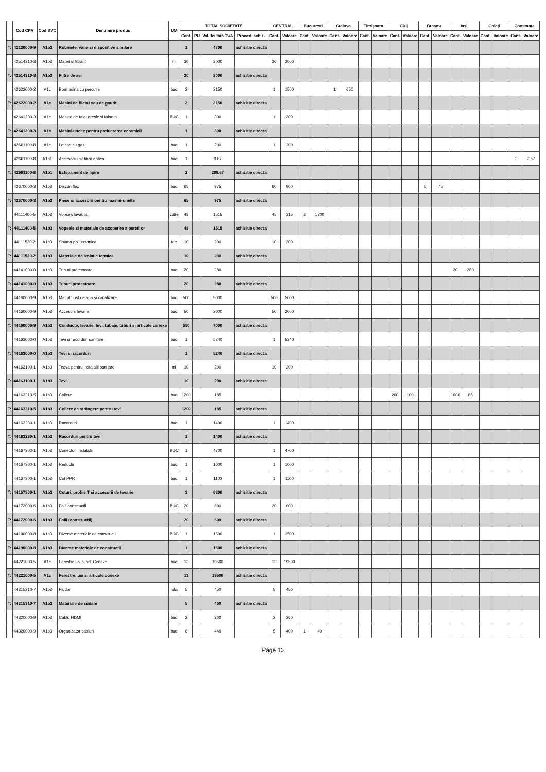| | Cod CPV | Cod BVC | Denumire produs | UM | TOTAL SOCIETATE | | | | CENTRAL | | București | | Craiova | | Timișoara | | Cluj | | Brașov | | Iași | | Galați | | Constanța | |
| --- | --- | --- | --- | --- | --- | --- | --- | --- | --- | --- | --- | --- | --- | --- | --- | --- | --- | --- | --- | --- | --- | --- | --- | --- | --- | --- |
| | | | | | Cant. | PU | Val. lei fără TVA | Proced. achiz. | Cant. | Valoare | Cant. | Valoare | Cant. | Valoare | Cant. | Valoare | Cant. | Valoare | Cant. | Valoare | Cant. | Valoare | Cant. | Valoare | Cant. | Valoare |
| T: | 42130000-9 | A1b3 | Robinete, vane si dispozitive similare | | 1 | | 4700 | achizitie directa | | | | | | | | | | | | | | | | | | |
| | 42514310-8 | A1b3 | Material filtrant | m | 30 | | 3000 | | 30 | 3000 | | | | | | | | | | | | | | | | |
| T: | 42514310-8 | A1b3 | Filtre de aer | | 30 | | 3000 | achizitie directa | | | | | | | | | | | | | | | | | | |
| | 42622000-2 | A1c | Bormasina cu percutie | buc | 2 | | 2150 | | 1 | 1500 | | | 1 | 650 | | | | | | | | | | | | |
| T: | 42622000-2 | A1c | Masini de filetat sau de gaurit | | 2 | | 2150 | achizitie directa | | | | | | | | | | | | | | | | | | |
| | 42641200-3 | A1c | Masina de taiat gresie si faianta | BUC | 1 | | 300 | | 1 | 300 | | | | | | | | | | | | | | | | |
| T: | 42641200-3 | A1c | Masini-unelte pentru prelucrarea ceramicii | | 1 | | 300 | achizitie directa | | | | | | | | | | | | | | | | | | |
| | 42661100-8 | A1c | Letcon cu gaz | buc | 1 | | 200 | | 1 | 200 | | | | | | | | | | | | | | | | |
| | 42661100-8 | A1b1 | Accesorii lipit fibra optica | buc | 1 | | 9.67 | | | | | | | | | | | | | | | | | | 1 | 9.67 |
| T: | 42661100-8 | A1b1 | Echipament de lipire | | 2 | | 209.67 | achizitie directa | | | | | | | | | | | | | | | | | | |
| | 42670000-3 | A1b3 | Discuri flex | buc | 65 | | 975 | | 60 | 900 | | | | | | | | | 5 | 75 | | | | | | |
| T: | 42670000-3 | A1b3 | Piese si accesorii pentru masini-unelte | | 65 | | 975 | achizitie directa | | | | | | | | | | | | | | | | | | |
| | 44111400-5 | A1b3 | Vopsea lavabila | cutie | 48 | | 1515 | | 45 | 315 | 3 | 1200 | | | | | | | | | | | | | | |
| T: | 44111400-5 | A1b3 | Vopsele si materiale de acoperire a peretilor | | 48 | | 1515 | achizitie directa | | | | | | | | | | | | | | | | | | |
| | 44111520-2 | A1b3 | Spuma poliuretanica | tub | 10 | | 200 | | 10 | 200 | | | | | | | | | | | | | | | | |
| T: | 44111520-2 | A1b3 | Materiale de izolatie termica | | 10 | | 200 | achizitie directa | | | | | | | | | | | | | | | | | | |
| | 44141000-0 | A1b3 | Tuburi protectoare | buc | 20 | | 280 | | | | | | | | | | | | | | 20 | 280 | | | | |
| T: | 44141000-0 | A1b3 | Tuburi protectoare | | 20 | | 280 | achizitie directa | | | | | | | | | | | | | | | | | | |
| | 44160000-9 | A1b3 | Mat.ptr.inst.de apa si canalizare | buc | 500 | | 5000 | | 500 | 5000 | | | | | | | | | | | | | | | | |
| | 44160000-9 | A1b3 | Accesorii tevarie | buc | 50 | | 2000 | | 50 | 2000 | | | | | | | | | | | | | | | | |
| T: | 44160000-9 | A1b3 | Conducte, tevarie, tevi, tubaje, tuburi si articole conexe | | 550 | | 7000 | achizitie directa | | | | | | | | | | | | | | | | | | |
| | 44163000-0 | A1b3 | Tevi si racorduri sanitare | buc | 1 | | 5240 | | 1 | 5240 | | | | | | | | | | | | | | | | |
| T: | 44163000-0 | A1b3 | Tevi si racorduri | | 1 | | 5240 | achizitie directa | | | | | | | | | | | | | | | | | | |
| | 44163100-1 | A1b3 | Teava pentru instalatii sanitare | ml | 10 | | 200 | | 10 | 200 | | | | | | | | | | | | | | | | |
| T: | 44163100-1 | A1b3 | Tevi | | 10 | | 200 | achizitie directa | | | | | | | | | | | | | | | | | | |
| | 44163210-5 | A1b3 | Coliere | buc | 1200 | | 185 | | | | | | | | | | 200 | 100 | | | 1000 | 85 | | | | |
| T: | 44163210-5 | A1b3 | Coliere de strângere pentru tevi | | 1200 | | 185 | achizitie directa | | | | | | | | | | | | | | | | | | |
| | 44163230-1 | A1b3 | Racorduri | buc | 1 | | 1400 | | 1 | 1400 | | | | | | | | | | | | | | | | |
| T: | 44163230-1 | A1b3 | Racorduri pentru tevi | | 1 | | 1400 | achizitie directa | | | | | | | | | | | | | | | | | | |
| | 44167300-1 | A1b3 | Conectori instalatii | BUC | 1 | | 4700 | | 1 | 4700 | | | | | | | | | | | | | | | | |
| | 44167300-1 | A1b3 | Reductii | buc | 1 | | 1000 | | 1 | 1000 | | | | | | | | | | | | | | | | |
| | 44167300-1 | A1b3 | Cot PPR | buc | 1 | | 1100 | | 1 | 1100 | | | | | | | | | | | | | | | | |
| T: | 44167300-1 | A1b3 | Coturi, profile T si accesorii de tevarie | | 3 | | 6800 | achizitie directa | | | | | | | | | | | | | | | | | | |
| | 44172000-6 | A1b3 | Folii constructii | BUC | 20 | | 600 | | 20 | 600 | | | | | | | | | | | | | | | | |
| T: | 44172000-6 | A1b3 | Folii (constructii) | | 20 | | 600 | achizitie directa | | | | | | | | | | | | | | | | | | |
| | 44190000-8 | A1b3 | Diverse materiale de constructii | BUC | 1 | | 1500 | | 1 | 1500 | | | | | | | | | | | | | | | | |
| T: | 44190000-8 | A1b3 | Diverse materiale de constructii | | 1 | | 1500 | achizitie directa | | | | | | | | | | | | | | | | | | |
| | 44221000-5 | A1c | Ferestre,usi si art. Conexe | buc | 13 | | 19500 | | 13 | 19500 | | | | | | | | | | | | | | | | |
| T: | 44221000-5 | A1c | Ferestre, usi si articole conexe | | 13 | | 19500 | achizitie directa | | | | | | | | | | | | | | | | | | |
| | 44315310-7 | A1b3 | Fludor | rola | 5 | | 450 | | 5 | 450 | | | | | | | | | | | | | | | | |
| T: | 44315310-7 | A1b3 | Materiale de sudare | | 5 | | 450 | achizitie directa | | | | | | | | | | | | | | | | | | |
| | 44320000-9 | A1b3 | Cablu HDMI | buc | 2 | | 260 | | 2 | 260 | | | | | | | | | | | | | | | | |
| | 44320000-9 | A1b3 | Organizator cabluri | buc | 6 | | 440 | | 5 | 400 | 1 | 40 | | | | | | | | | | | | | | |
Page 12